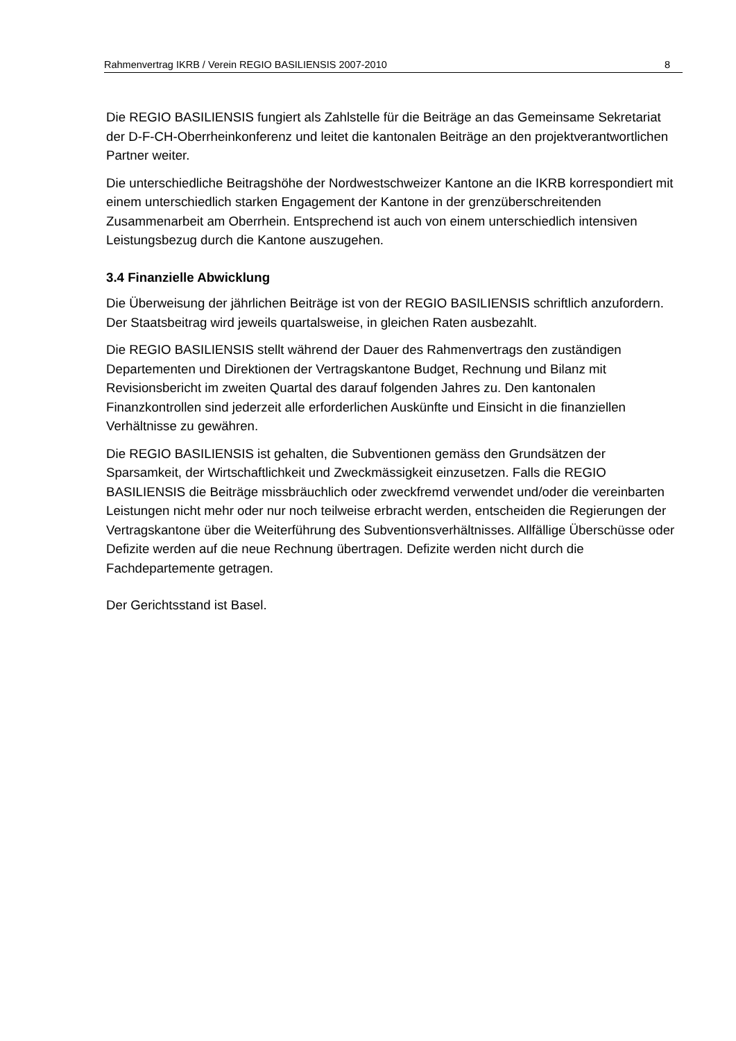Rahmenvertrag IKRB / Verein REGIO BASILIENSIS 2007-2010 8
Die REGIO BASILIENSIS fungiert als Zahlstelle für die Beiträge an das Gemeinsame Sekretariat der D-F-CH-Oberrheinkonferenz und leitet die kantonalen Beiträge an den projektverantwortlichen Partner weiter.
Die unterschiedliche Beitragshöhe der Nordwestschweizer Kantone an die IKRB korrespondiert mit einem unterschiedlich starken Engagement der Kantone in der grenzüberschreitenden Zusammenarbeit am Oberrhein. Entsprechend ist auch von einem unterschiedlich intensiven Leistungsbezug durch die Kantone auszugehen.
3.4 Finanzielle Abwicklung
Die Überweisung der jährlichen Beiträge ist von der REGIO BASILIENSIS schriftlich anzufordern. Der Staatsbeitrag wird jeweils quartalsweise, in gleichen Raten ausbezahlt.
Die REGIO BASILIENSIS stellt während der Dauer des Rahmenvertrags den zuständigen Departementen und Direktionen der Vertragskantone Budget, Rechnung und Bilanz mit Revisionsbericht im zweiten Quartal des darauf folgenden Jahres zu. Den kantonalen Finanzkontrollen sind jederzeit alle erforderlichen Auskünfte und Einsicht in die finanziellen Verhältnisse zu gewähren.
Die REGIO BASILIENSIS ist gehalten, die Subventionen gemäss den Grundsätzen der Sparsamkeit, der Wirtschaftlichkeit und Zweckmässigkeit einzusetzen. Falls die REGIO BASILIENSIS die Beiträge missbräuchlich oder zweckfremd verwendet und/oder die vereinbarten Leistungen nicht mehr oder nur noch teilweise erbracht werden, entscheiden die Regierungen der Vertragskantone über die Weiterführung des Subventionsverhältnisses. Allfällige Überschüsse oder Defizite werden auf die neue Rechnung übertragen. Defizite werden nicht durch die Fachdepartemente getragen.
Der Gerichtsstand ist Basel.